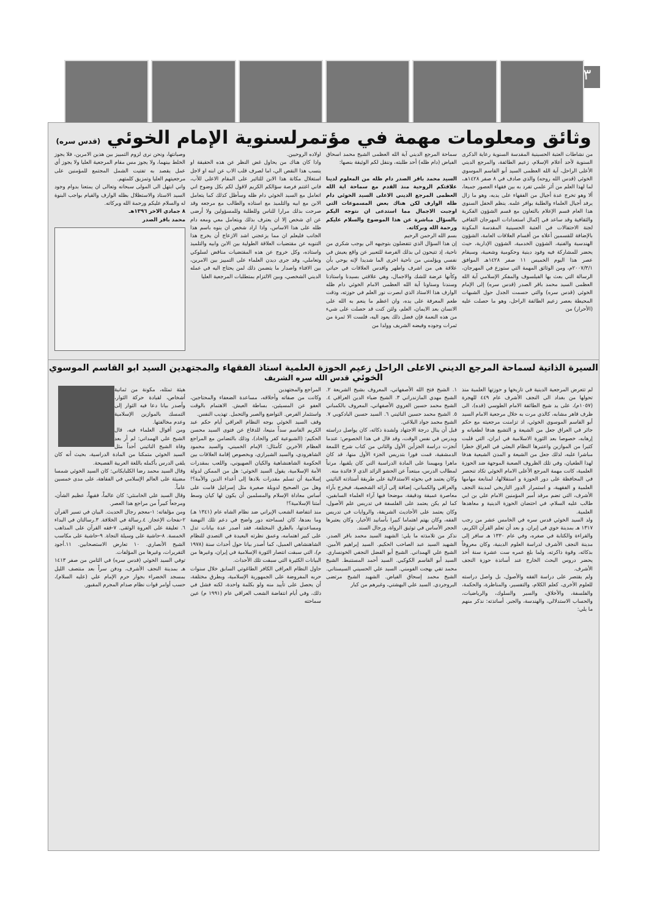٣
وثائق ومعلومات مهمة في مؤتمرلسنوية الإمام الخوئي (قدس سره)
من نشاطات العتبة الحسينية المقدسة السنوية رعاية الذكرى السنوية لأحد أعلام الإسلام، زعيم الطائفة، والمرجع الديني الأعلى الراحل، آية الله العظمى السيد أبو القاسم الموسوي الخوئي (قدس الله روحه) والذي صادف في ٨ صفر ١٤٢٨هـ، لما لهذا العلم من أثر علمي تفرد به بين فقهاء العصور جميعا، ألا وهو تخرج عدة أجيال من الفقهاء على يديه، وهو ما زال يرفد أجيال العلماء والطلبة بوافر علمه. ينظم الحفل السنوي هذا العام قسم الإعلام بالتعاون مع قسم الشؤون الفكرية والثقافية وقد ساعد في إكمال استعدادات المهرجان الثقافي لجنة الاحتفالات في العتبة الحسينية المقدسة المكونة بالإضافة للقسمين أعلاه من أقسام العلاقات العامة، الشؤون الهندسية والفنية، الشؤون الخدمية، الشؤون الإدارية، حيث يحضر للمشاركة فيه وفود دينية وحكومية وشعبية، وسيقام عصر هذا اليوم الخميس ١١ صفر ١٤٢٨هـ الموافق ٢٠٠٧/٣/١م، ومن الوثائق المهمة التي ستوزع في المهرجان، الرسالة التي بعث بها الفيلسوف والمفكر الإسلامي آية الله العظمى السيد محمد باقر الصدر (قدس سره) إلى الإمام الخوئي (قدس سره) والتي حسمت الجدل حول الشبهات المحيطة بعصر زعيم الطائفة الراحل، وهو ما حصلت عليه (الأحرار) من
سماحة المرجع الديني آية الله العظمى الشيخ محمد اسحاق الفياض (دام ظله) أحد طلبته، وننقل لكم الوثيقة بنصها:
السيد محمد باقر الصدر دام ظله من المعلوم لدينا علاقتكم الروحية منذ القدم مع سماحة اية الله العظمى المرجع الديني الاعلى السيد الخوئي دام ظله الوارف لكن هناك بعض المسموعات التي اوجبت الاجمال مما استدعى ان نتوجه اليكم بالسؤال مباشرة عن هذا الموضوع والسلام عليكم ورحمة الله وبركاته.
بسم الله الرحمن الرحيم
إن هذا السؤال الذي تتفضلون بتوجيهه الي يوجب شكري من ناحية، إذ تتيحون لي بذلك الفرصة للتعبير عن واقع يعيش في نفسي ويؤلمني من ناحية اخرى الما شديدا لإنه يوحي بأن علاقة هي من اشرف واطهر واقدس العلاقات في حياتي وكأنها عرضة للشك والاجمال، وهي علاقتي بسيدنا واستاذنا وسندنا وسناونا آية الله العظمى الامام الخوئي دام ظله الوارف هذا الاستاذ الذي ابصرت نور العلم في حوزته، وذقت طعم المعرفة على يده، وان اعظم ما ينعم به الله على الانسان بعد الايمان، العلم، ولئن كنت قد حصلت على شيء من هذه النعمة فإن فضل ذلك يعود اليه، فلست الا ثمرة من ثمرات وجوده وفيضه الشريف وولدا من
اولاده الروحيين.
واذا كان هناك من يحاول غض النظر عن هذه الحقيقة او ينسب هذا النقص الي، اما لصرف قلب الاب عن ابنه او لاجل استغلال مكانة هذا الابن للتاثير على المقام الاعلى للأب، فاني اغتنم فرصة سؤالكم الكريم لاقول لكم بكل وضوح اني اتعامل مع السيد الخوئي دام ظله وسأظل كذلك كما يتعامل الابن مع ابيه والتلميذ مع استاذه والطالب مع مرجعه وقد صرحت بذلك مرارا للناس وللطلبة وللمسؤولين ولا أرضى عن اي شخص إلا ان يعترف بذلك ويتعامل معي ومعه دام ظله على هذا الاساس، واذا اراد شخص ان ينوه باسم هذا الجانب فليعلم ان مما يزعجني اشد الازعاج أن يخرج هذا التنويه عن مقتضيات العلاقة الطولية بين الابن وابيه والتلميذ واستاذه، وكل خروج عن هذه المقتضيات مناقض لسلوكي وتعاملي، وقد جرى ديدن العلماء على التمييز بين الامرين، بين الافتاء واصدار ما يتضمن ذلك لمن يحتاج اليه في عمله الديني الشخصي، وبين الالتزام بمتطلبات المرجعية العليا
وصيانتها، ونحن نرى لزوم التمييز بين هذين الامرين، فلا يجوز الخلط بينهما، ولا يجوز مس مقام المرجعية العليا ولا يجوز أي عمل يقصد به تفتيت الشمل المجتمع للمؤمنين على مرجعيتهم العليا وتمزيق كلمتهم.
واني ابتهل الى المولى سبحانه وتعالى ان يمتعنا بدوام وجود السيد الاستاذ والاستظلال بظله الوارف والقيام بواجب البنوة له والسلام عليكم ورحمة الله وبركاته.
٨ جمادي الاخر ١٣٩٦هـ
محمد باقر الصدر
السيرة الذاتية لسماحة المرجع الديني الاعلى الراحل زعيم الحوزة العلمية استاذ الفقهاء والمجتهدين السيد ابو القاسم الموسوي الخوئي قدس الله سره الشريف
لم تتعرض المرجعية الدينية في تاريخها و حوزتها العلمية منذ تحولها من بغداد الى النجف الأشرف عام ٤٤٩ للهجرة (١٠٥٧م)، على يد شيخ الطائفة الامام الطوسي (قده)، الى ظرف قاهر مشابه، كالذي مرت به خلال مرجعية الامام السيد أبو القاسم الموسوي الخوئي، اذ تزامنت مرجعيته مع حكم جائر في العراق جعل من الشيعة و التشيع هدفا لطغيانه و إرهابه، خصوصا بعد الثورة الاسلامية في ايران، التي قلبت كثيرا من الموازين واعتبرها النظام البعثي في العراق خطرا مباشرا عليه، لذلك جعل من الشيعة و المدن الشيعية هدفا لهذا الطغيان، وفي تلك الظروف الصعبة الموجهة ضد الحوزة العلمية، كانت مهمة المرجع الأعلى الامام الخوئي تكاد تنحصر في المحافظة على دور الحوزة و استقلالها، لمتابعة مهامها العلمية و الفقهية، و استمرار الدور التاريخي لمدينة النجف الأشرف، التي تضم مرقد أمير المؤمنين الامام علي بن ابي طالب عليه السلام، في احتضان الحوزة الدينية و معاهدها العلمية.
ولد السيد الخوئي قدس سره في الخامس عشر من رجب ١٣١٧ هـ بمدينة خوي في إيران. و بعد أن تعلم القرآن الكريم، والقراءة والكتابة في صغره، وفي عام ١٣٣٠ هـ سافر إلى مدينة النجف الأشرف لدراسة العلوم الدينية، وكان معروفاً بذكائه، وقوة ذاكرته، ولما بلغ عمره ست عشرة سنة أخذ يحضر دروس البحث الخارج عند أساتذة حوزة النجف الأشرف.
ولم يقتصر على دراسة الفقه والأصول، بل واصل دراسته للعلوم الأخرى، كعلم الكلام، والتفسير، والمناظرة، والحكمة، والفلسفة، والأخلاق، والسير والسلوك، والرياضيات، والحساب الاستدلالي، والهندسة، والجبر. أساتذته: نذكر منهم ما يلي:
١. الشيخ فتح الله الأصفهاني، المعروف بشيخ الشريعة ٢. الشيخ مهدي المازندراني ٣. الشيخ ضياء الدين العراقي ٤. الشيخ محمد حسين الغروي الأصفهاني، المعروف بالكمباني ٥. الشيخ محمد حسين النائيني ٦. السيد حسين البادكوبي ٧. الشيخ محمد جواد البلاغي.
قبل أن ينال درجة الاجتهاد ولشدة ذكائه، كان يواصل دراسته ويدرس في نفس الوقت، وقد قال في هذا الخصوص: عندما أنجزت دراسة الجزأين الأول والثاني من كتاب شرح اللمعة الدمشقية، قمت فورا بتدريس الجزء الأول منها، قد كان ماهرا ومهيمنا على المادة الدراسية التي كان يلقيها، مرتباً لمطالب الدرس، مبتعداً عن الحشو الزائد الذي لا فائدة منه.
وكان يعتمد في بحوثه الاستدلالية على طريقة أستاذته النائيني والعراقي والكمباني، إضافة إلى آرائه الشخصية، فيخرج بآراء معاصرة عميقة ودقيقة، موضحا فيها آراء العلماء السابقين، كما لم يكن يعتمد على الفلسفة في تدريس علم الأصول، وكان يعتمد على الأحاديث الشريفة، والروايات في تدريس الفقه، وكان يهتم اهتماما كبيرا بأسانيد الأخبار، وكان يعتبرها الحجر الأساس في توثيق الرواة، ورجال السند.
نذكر من تلامذته ما يلي: الشهيد السيد محمد باقر الصدر. الشهيد السيد عبد الصاحب الحكيم. السيد إبراهيم الأمين. الشيخ علي الهمداني. الشيخ أبو الفضل النجفي الخونساري. السيد أبو القاسم الكوكبي. السيد أحمد المستنبط. الشيخ محمد تقي بهجت الفومني. السيد علي الحسيني السيستاني. الشيخ محمد إسحاق الفياض. الشهيد الشيخ مرتضى البروجردي. السيد علي البهشتي، وغيرهم من كبار
المراجع والمجتهدين
وكانت من صفاته وأخلاقه، مساعدة الضعفاء والمحتاجين، العفو عن المسيئين، بساطة العيش. الاهتمام بالوقت واستثمار الفرص. التواضع والصبر والتحمل. تهذيب النفس.
وقف السيد الخوئي بوجه النظام العراقي أيام حكم عبد الكريم القاسم سداً منيعا، للدفاع عن فتوى السيد محسن الحكيم: (الشيوعية كفر والحاد)، وذلك بالتضامن مع المراجع العظام الآخرين كأمثال: الإمام الخميني، والسيد محمود الشاهرودي، والسيد الشيرازي، وبخصوص إقامة العلاقات بين الحكومة الشاهنشاهية والكيان الصهيوني، واللعب بمقدرات الأمة الإسلامية، يقول السيد الخوئي: هل من الممكن لدولة إسلامية أن تسلم مقدرات بلادها إلى أعداء الدين والأمة؟! وهل من الصحيح لدويلة صغيرة مثل إسرائيل قامت على أساس معاداة الإسلام والمسلمين أن يكون لها كيان وسط أمتنا الإسلامية؟!
منذ انتفاضة الشعب الإيراني ضد نظام الشاه عام (١٣٤١ هـ) وما بعدها، كان لسماحته دور واضح في دعم تلك النهضة ومساعدتها، بالطرق المختلفة، فقد أصدر عدة بيانات تدل على كبير اهتمامه، وعمق نظرته البعيدة في التصدي للنظام الشاهنشاهي العميل، كما أصدر بيانا حول أحداث سنة (١٩٧٨ م)، التي سبقت انتصار الثورة الإسلامية في إيران، وغيرها من البيانات الكثيرة التي سبقت تلك الأحداث.
حاول النظام العراقي الكافر الطاغوتي السابق خلال سنوات حربه المفروضة على الجمهورية الإسلامية، وبطرق مختلفة، أن يحصل على تأييد منه ولو بكلمة واحدة، لكنه فشل في ذلك، وفي أيام انتفاضة الشعب العراقي عام (١٩٩١ م) عين سماحته
هيئة تمثله، مكونة من ثمانية أشخاص، لقيادة حركة الثوار، وأصدر بيانا دعا فيه الثوار إلى التمسك بالموازين الإسلامية وعدم مخالفتها.
ومن أقوال العلماء فيه، قال الشيخ علي الهمداني: لم أر بعد وفاة الشيخ النائيني أحداً مثل السيد الخوئي متمكنا من المادة الدراسية، بحيث أنه كان يلقي الدرس بأكمله باللغة العربية الفصيحة.
وقال السيد محمد رضا الكلبايكاني: كان السيد الخوئي شمسا مضيئة على العالم الإسلامي في الفقاهة، على مدى خمسين عاماً.
وقال السيد علي الخامنئي: كان عالماً، فقيهاً، عظيم الشأن، ومرجعاً كبيراً من مراجع هذا العصر.
ومن مؤلفاته: ١-معجم رجال الحديث. البيان في تسير القرآن ٢-نفحات الإعجاز. ٤.رسالة في الخلافة. ٣.رسالتان في البداء ٦. تعليقة على العروة الوثقى. ٧-فقه القرآن على المذاهب الخمسة. ٨-حاشية على وسيلة النجاة. ٩-حاشية على مكاسب الشيخ الأنصاري. ١٠ تعارض الاستصحابين. ١١.أجود التقريرات، وغيرها من المؤلفات.
توفي السيد الخوئي (قدس سره) في الثامن من صفر ١٤١٣ هـ بمدينة النجف الأشرف، ودفن سراً بعد منتصف الليل بمسجد الخضراء بجوار حرم الإمام علي (عليه السلام)، حسب أوامر قوات نظام صدام المجرم المقبور.